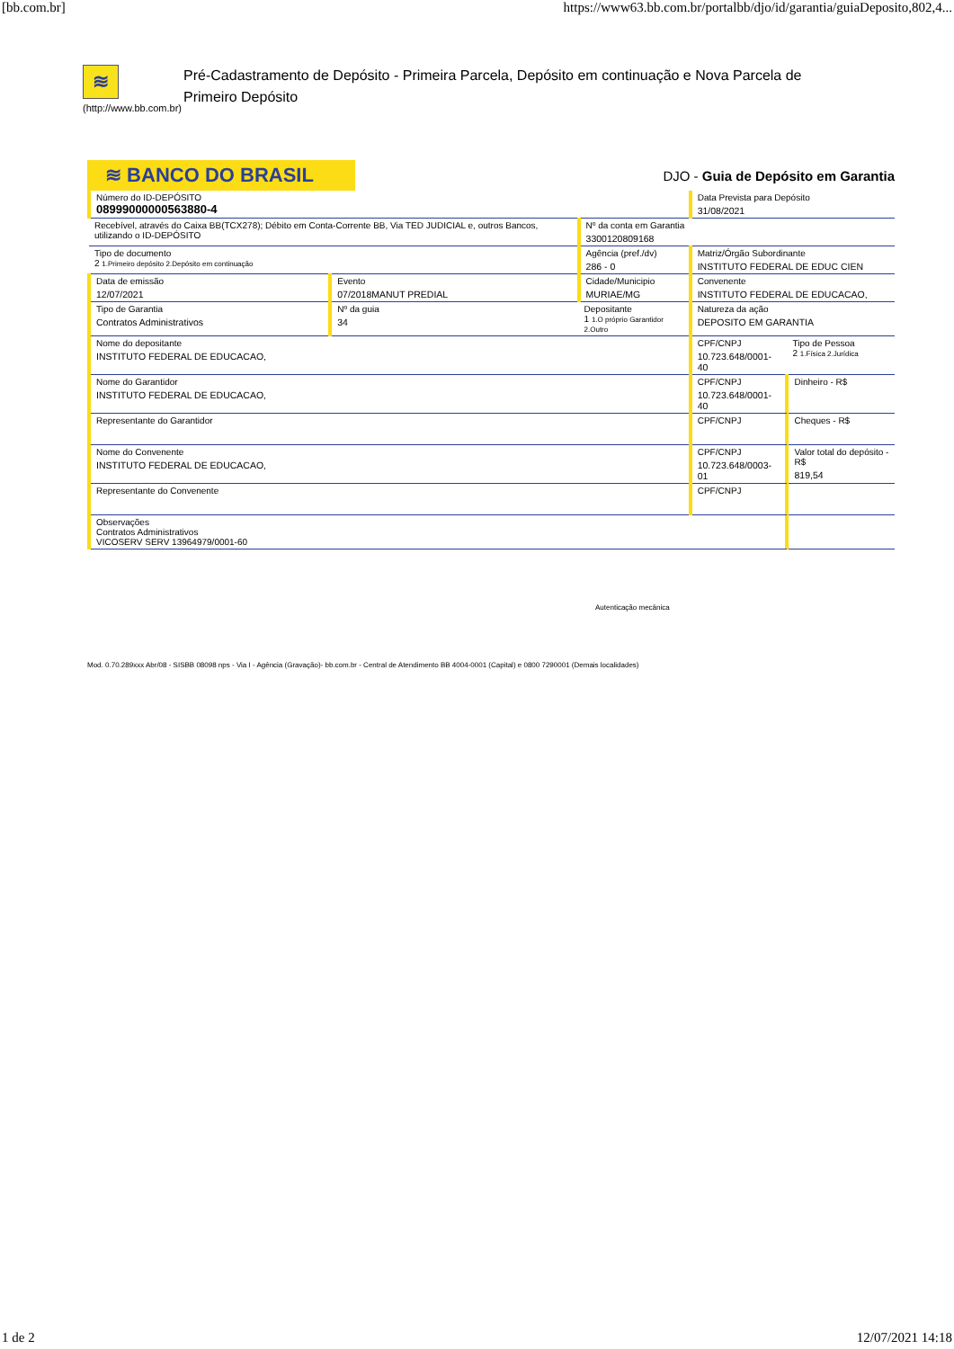[bb.com.br] https://www63.bb.com.br/portalbb/djo/id/garantia/guiaDeposito,802,4...
≋
(http://www.bb.com.br)
Pré-Cadastramento de Depósito - Primeira Parcela, Depósito em continuação e Nova Parcela de Primeiro Depósito
≋ BANCO DO BRASIL
DJO - Guia de Depósito em Garantia
| Número do ID-DEPÓSITO 08999000000563880-4 | | | Data Prevista para Depósito 31/08/2021 | |
| Recebível, através do Caixa BB(TCX278); Débito em Conta-Corrente BB, Via TED JUDICIAL e, outros Bancos, utilizando o ID-DEPÓSITO | | Nº da conta em Garantia 3300120809168 | | |
| Tipo de documento 2 1.Primeiro depósito 2.Depósito em continuação | | Agência (pref./dv) 286 - 0 | Matriz/Órgão Subordinante INSTITUTO FEDERAL DE EDUC CIEN | |
| Data de emissão 12/07/2021 | Evento 07/2018MANUT PREDIAL | Cidade/Municipio MURIAE/MG | Convenente INSTITUTO FEDERAL DE EDUCACAO, | |
| Tipo de Garantia Contratos Administrativos | Nº da guia 34 | Depositante 1 1.O próprio Garantidor 2.Outro | Natureza da ação DEPOSITO EM GARANTIA | |
| Nome do depositante INSTITUTO FEDERAL DE EDUCACAO, | | | CPF/CNPJ 10.723.648/0001-40 | Tipo de Pessoa 2 1.Física 2.Jurídica |
| Nome do Garantidor INSTITUTO FEDERAL DE EDUCACAO, | | | CPF/CNPJ 10.723.648/0001-40 | Dinheiro - R$ |
| Representante do Garantidor | | | CPF/CNPJ | Cheques - R$ |
| Nome do Convenente INSTITUTO FEDERAL DE EDUCACAO, | | | CPF/CNPJ 10.723.648/0003-01 | Valor total do depósito - R$ 819,54 |
| Representante do Convenente | | | CPF/CNPJ | |
| Observações Contratos Administrativos VICOSERV SERV 13964979/0001-60 | | | | |
Autenticação mecânica
Mod. 0.70.289xxx Abr/08 - SISBB 08098 nps - Via I - Agência (Gravação)- bb.com.br - Central de Atendimento BB 4004-0001 (Capital) e 0800 7290001 (Demais localidades)
1 de 2 12/07/2021 14:18